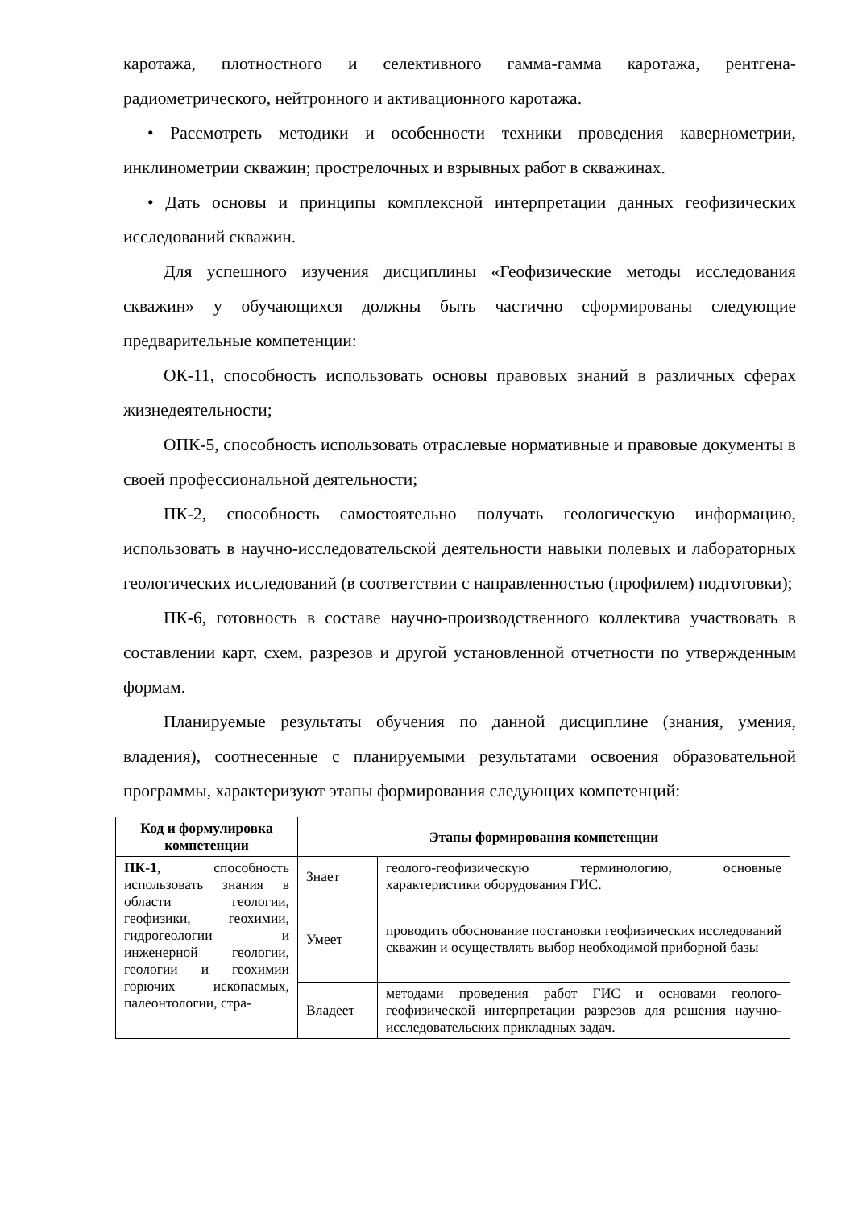каротажа, плотностного и селективного гамма-гамма каротажа, рентгена-радиометрического, нейтронного и активационного каротажа.
• Рассмотреть методики и особенности техники проведения кавернометрии, инклинометрии скважин; прострелочных и взрывных работ в скважинах.
• Дать основы и принципы комплексной интерпретации данных геофизических исследований скважин.
Для успешного изучения дисциплины «Геофизические методы исследования скважин» у обучающихся должны быть частично сформированы следующие предварительные компетенции:
ОК-11, способность использовать основы правовых знаний в различных сферах жизнедеятельности;
ОПК-5, способность использовать отраслевые нормативные и правовые документы в своей профессиональной деятельности;
ПК-2, способность самостоятельно получать геологическую информацию, использовать в научно-исследовательской деятельности навыки полевых и лабораторных геологических исследований (в соответствии с направленностью (профилем) подготовки);
ПК-6, готовность в составе научно-производственного коллектива участвовать в составлении карт, схем, разрезов и другой установленной отчетности по утвержденным формам.
Планируемые результаты обучения по данной дисциплине (знания, умения, владения), соотнесенные с планируемыми результатами освоения образовательной программы, характеризуют этапы формирования следующих компетенций:
| Код и формулировка компетенции | Этапы формирования компетенции | |
| --- | --- | --- |
| ПК-1 , способность использовать знания в области геологии, геофизики, геохимии, гидрогеологии и инженерной геологии, геологии и геохимии горючих ископаемых, палеонтологии, стра- | Знает | геолого-геофизическую терминологию, основные характеристики оборудования ГИС. |
| | Умеет | проводить обоснование постановки геофизических исследований скважин и осуществлять выбор необходимой приборной базы |
| | Владеет | методами проведения работ ГИС и основами геолого-геофизической интерпретации разрезов для решения научно-исследовательских прикладных задач. |